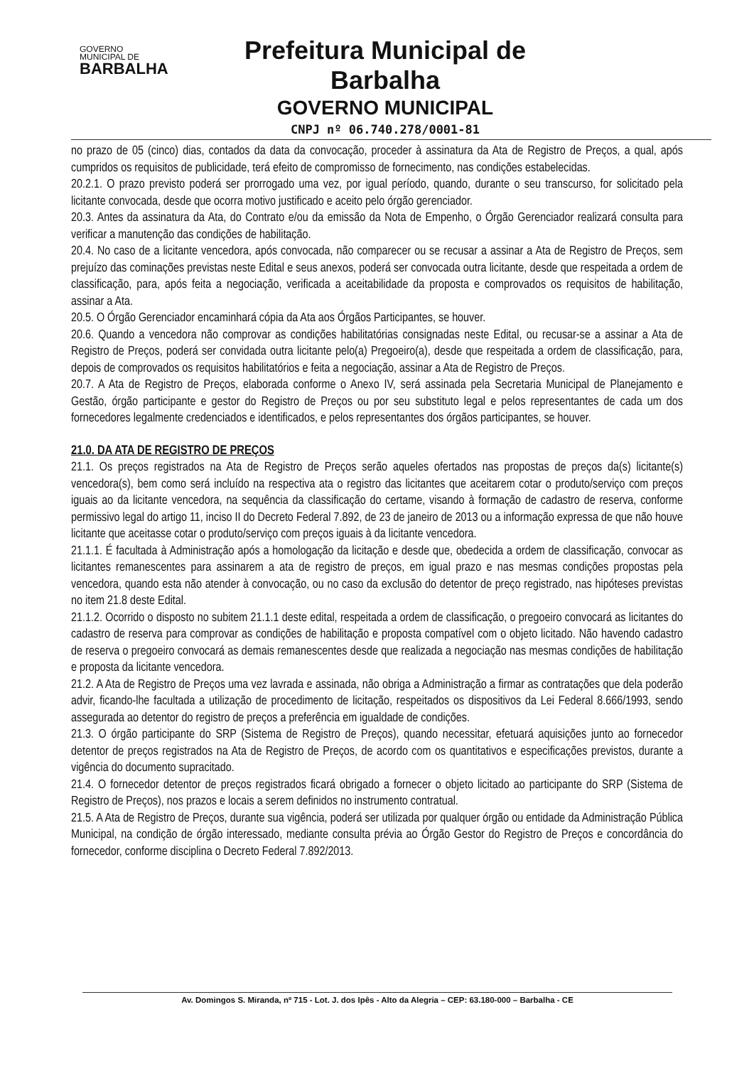GOVERNO
MUNICIPAL DE
BARBALHA
Prefeitura Municipal de Barbalha
GOVERNO MUNICIPAL
CNPJ nº 06.740.278/0001-81
no prazo de 05 (cinco) dias, contados da data da convocação, proceder à assinatura da Ata de Registro de Preços, a qual, após cumpridos os requisitos de publicidade, terá efeito de compromisso de fornecimento, nas condições estabelecidas.
20.2.1. O prazo previsto poderá ser prorrogado uma vez, por igual período, quando, durante o seu transcurso, for solicitado pela licitante convocada, desde que ocorra motivo justificado e aceito pelo órgão gerenciador.
20.3. Antes da assinatura da Ata, do Contrato e/ou da emissão da Nota de Empenho, o Órgão Gerenciador realizará consulta para verificar a manutenção das condições de habilitação.
20.4. No caso de a licitante vencedora, após convocada, não comparecer ou se recusar a assinar a Ata de Registro de Preços, sem prejuízo das cominações previstas neste Edital e seus anexos, poderá ser convocada outra licitante, desde que respeitada a ordem de classificação, para, após feita a negociação, verificada a aceitabilidade da proposta e comprovados os requisitos de habilitação, assinar a Ata.
20.5. O Órgão Gerenciador encaminhará cópia da Ata aos Órgãos Participantes, se houver.
20.6. Quando a vencedora não comprovar as condições habilitatórias consignadas neste Edital, ou recusar-se a assinar a Ata de Registro de Preços, poderá ser convidada outra licitante pelo(a) Pregoeiro(a), desde que respeitada a ordem de classificação, para, depois de comprovados os requisitos habilitatórios e feita a negociação, assinar a Ata de Registro de Preços.
20.7. A Ata de Registro de Preços, elaborada conforme o Anexo IV, será assinada pela Secretaria Municipal de Planejamento e Gestão, órgão participante e gestor do Registro de Preços ou por seu substituto legal e pelos representantes de cada um dos fornecedores legalmente credenciados e identificados, e pelos representantes dos órgãos participantes, se houver.
21.0. DA ATA DE REGISTRO DE PREÇOS
21.1. Os preços registrados na Ata de Registro de Preços serão aqueles ofertados nas propostas de preços da(s) licitante(s) vencedora(s), bem como será incluído na respectiva ata o registro das licitantes que aceitarem cotar o produto/serviço com preços iguais ao da licitante vencedora, na sequência da classificação do certame, visando à formação de cadastro de reserva, conforme permissivo legal do artigo 11, inciso II do Decreto Federal 7.892, de 23 de janeiro de 2013 ou a informação expressa de que não houve licitante que aceitasse cotar o produto/serviço com preços iguais à da licitante vencedora.
21.1.1. É facultada à Administração após a homologação da licitação e desde que, obedecida a ordem de classificação, convocar as licitantes remanescentes para assinarem a ata de registro de preços, em igual prazo e nas mesmas condições propostas pela vencedora, quando esta não atender à convocação, ou no caso da exclusão do detentor de preço registrado, nas hipóteses previstas no item 21.8 deste Edital.
21.1.2. Ocorrido o disposto no subitem 21.1.1 deste edital, respeitada a ordem de classificação, o pregoeiro convocará as licitantes do cadastro de reserva para comprovar as condições de habilitação e proposta compatível com o objeto licitado. Não havendo cadastro de reserva o pregoeiro convocará as demais remanescentes desde que realizada a negociação nas mesmas condições de habilitação e proposta da licitante vencedora.
21.2. A Ata de Registro de Preços uma vez lavrada e assinada, não obriga a Administração a firmar as contratações que dela poderão advir, ficando-lhe facultada a utilização de procedimento de licitação, respeitados os dispositivos da Lei Federal 8.666/1993, sendo assegurada ao detentor do registro de preços a preferência em igualdade de condições.
21.3. O órgão participante do SRP (Sistema de Registro de Preços), quando necessitar, efetuará aquisições junto ao fornecedor detentor de preços registrados na Ata de Registro de Preços, de acordo com os quantitativos e especificações previstos, durante a vigência do documento supracitado.
21.4. O fornecedor detentor de preços registrados ficará obrigado a fornecer o objeto licitado ao participante do SRP (Sistema de Registro de Preços), nos prazos e locais a serem definidos no instrumento contratual.
21.5. A Ata de Registro de Preços, durante sua vigência, poderá ser utilizada por qualquer órgão ou entidade da Administração Pública Municipal, na condição de órgão interessado, mediante consulta prévia ao Órgão Gestor do Registro de Preços e concordância do fornecedor, conforme disciplina o Decreto Federal 7.892/2013.
Av. Domingos S. Miranda, nº 715 - Lot. J. dos Ipês - Alto da Alegria – CEP: 63.180-000 – Barbalha - CE